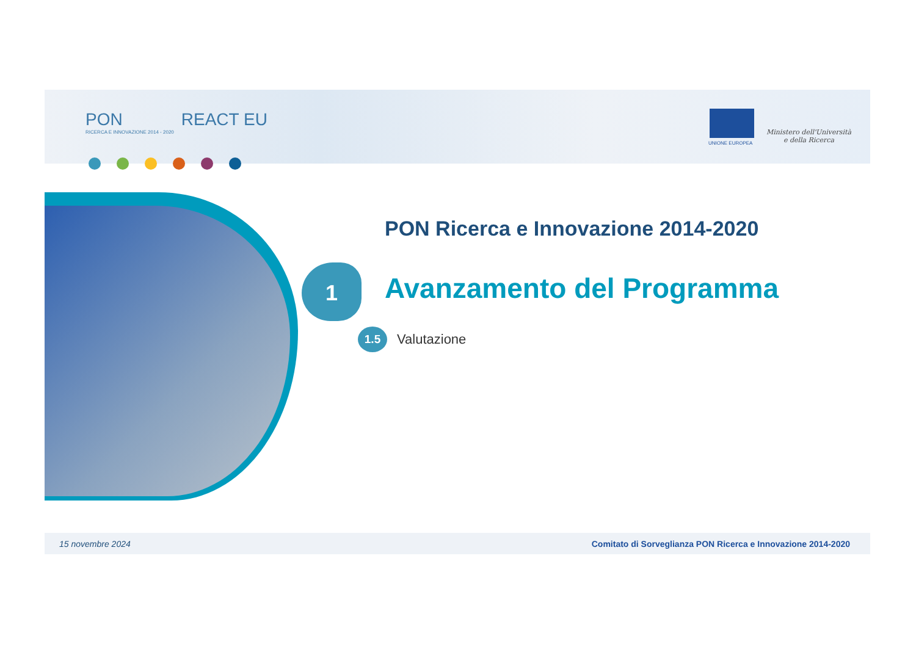PON
RICERCA E INNOVAZIONE 2014 - 2020
REACT EU
UNIONE EUROPEA
Ministero dell'Università
e della Ricerca
PON Ricerca e Innovazione 2014-2020
1 Avanzamento del Programma
1.5 Valutazione
15 novembre 2024 Comitato di Sorveglianza PON Ricerca e Innovazione 2014-2020